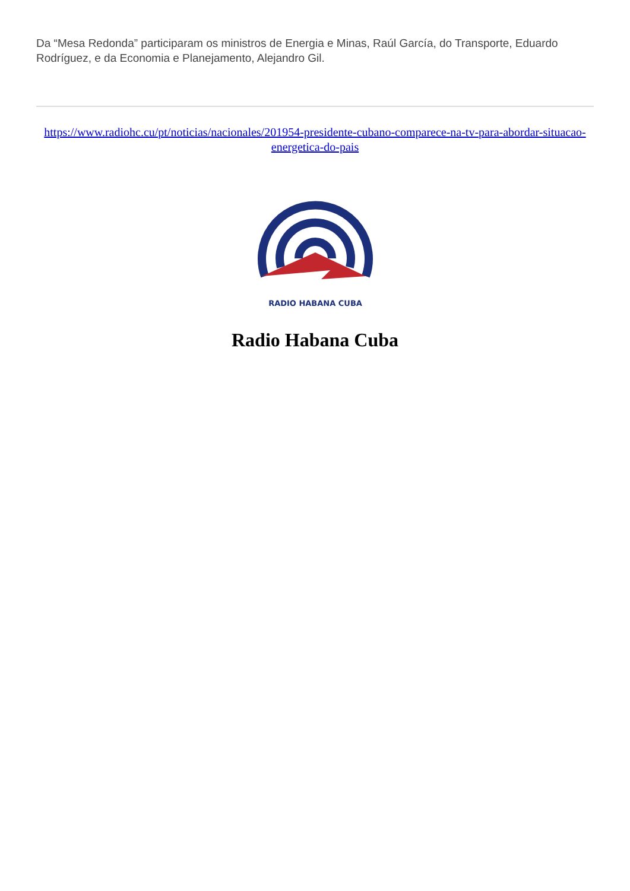Da “Mesa Redonda” participaram os ministros de Energia e Minas, Raúl García, do Transporte, Eduardo Rodríguez, e da Economia e Planejamento, Alejandro Gil.
https://www.radiohc.cu/pt/noticias/nacionales/201954-presidente-cubano-comparece-na-tv-para-abordar-situacao-energetica-do-pais
RADIO HABANA CUBA
Radio Habana Cuba